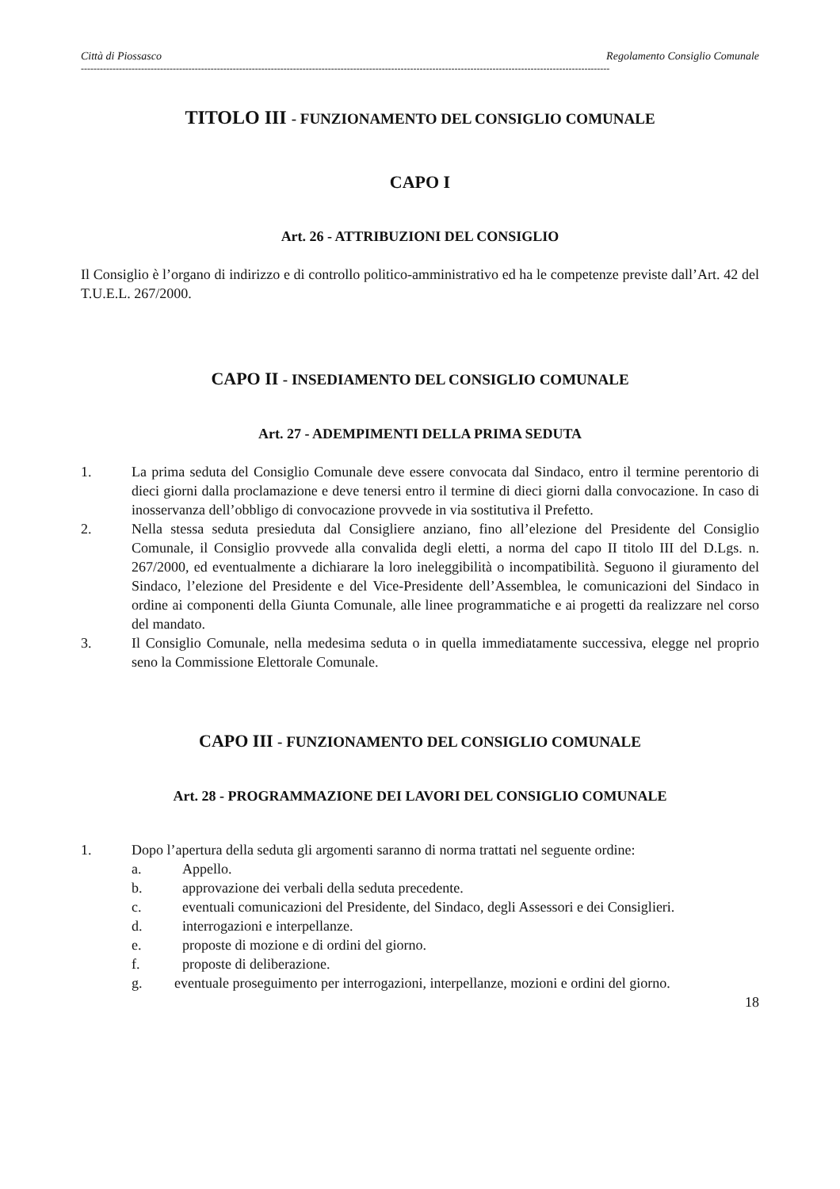Città di Piossasco Regolamento Consiglio Comunale
-----------------------------------------------------------------------------------------------------------------------------------------------------------------------
TITOLO III - FUNZIONAMENTO DEL CONSIGLIO COMUNALE
CAPO I
Art. 26 - ATTRIBUZIONI DEL CONSIGLIO
Il Consiglio è l’organo di indirizzo e di controllo politico-amministrativo ed ha le competenze previste dall’Art. 42 del T.U.E.L. 267/2000.
CAPO II - INSEDIAMENTO DEL CONSIGLIO COMUNALE
Art. 27 - ADEMPIMENTI DELLA PRIMA SEDUTA
1. La prima seduta del Consiglio Comunale deve essere convocata dal Sindaco, entro il termine perentorio di dieci giorni dalla proclamazione e deve tenersi entro il termine di dieci giorni dalla convocazione. In caso di inosservanza dell’obbligo di convocazione provvede in via sostitutiva il Prefetto.
2. Nella stessa seduta presieduta dal Consigliere anziano, fino all’elezione del Presidente del Consiglio Comunale, il Consiglio provvede alla convalida degli eletti, a norma del capo II titolo III del D.Lgs. n. 267/2000, ed eventualmente a dichiarare la loro ineleggibilità o incompatibilità. Seguono il giuramento del Sindaco, l’elezione del Presidente e del Vice-Presidente dell’Assemblea, le comunicazioni del Sindaco in ordine ai componenti della Giunta Comunale, alle linee programmatiche e ai progetti da realizzare nel corso del mandato.
3. Il Consiglio Comunale, nella medesima seduta o in quella immediatamente successiva, elegge nel proprio seno la Commissione Elettorale Comunale.
CAPO III - FUNZIONAMENTO DEL CONSIGLIO COMUNALE
Art. 28 - PROGRAMMAZIONE DEI LAVORI DEL CONSIGLIO COMUNALE
1. Dopo l’apertura della seduta gli argomenti saranno di norma trattati nel seguente ordine:
a. Appello.
b. approvazione dei verbali della seduta precedente.
c. eventuali comunicazioni del Presidente, del Sindaco, degli Assessori e dei Consiglieri.
d. interrogazioni e interpellanze.
e. proposte di mozione e di ordini del giorno.
f. proposte di deliberazione.
g. eventuale proseguimento per interrogazioni, interpellanze, mozioni e ordini del giorno.
18